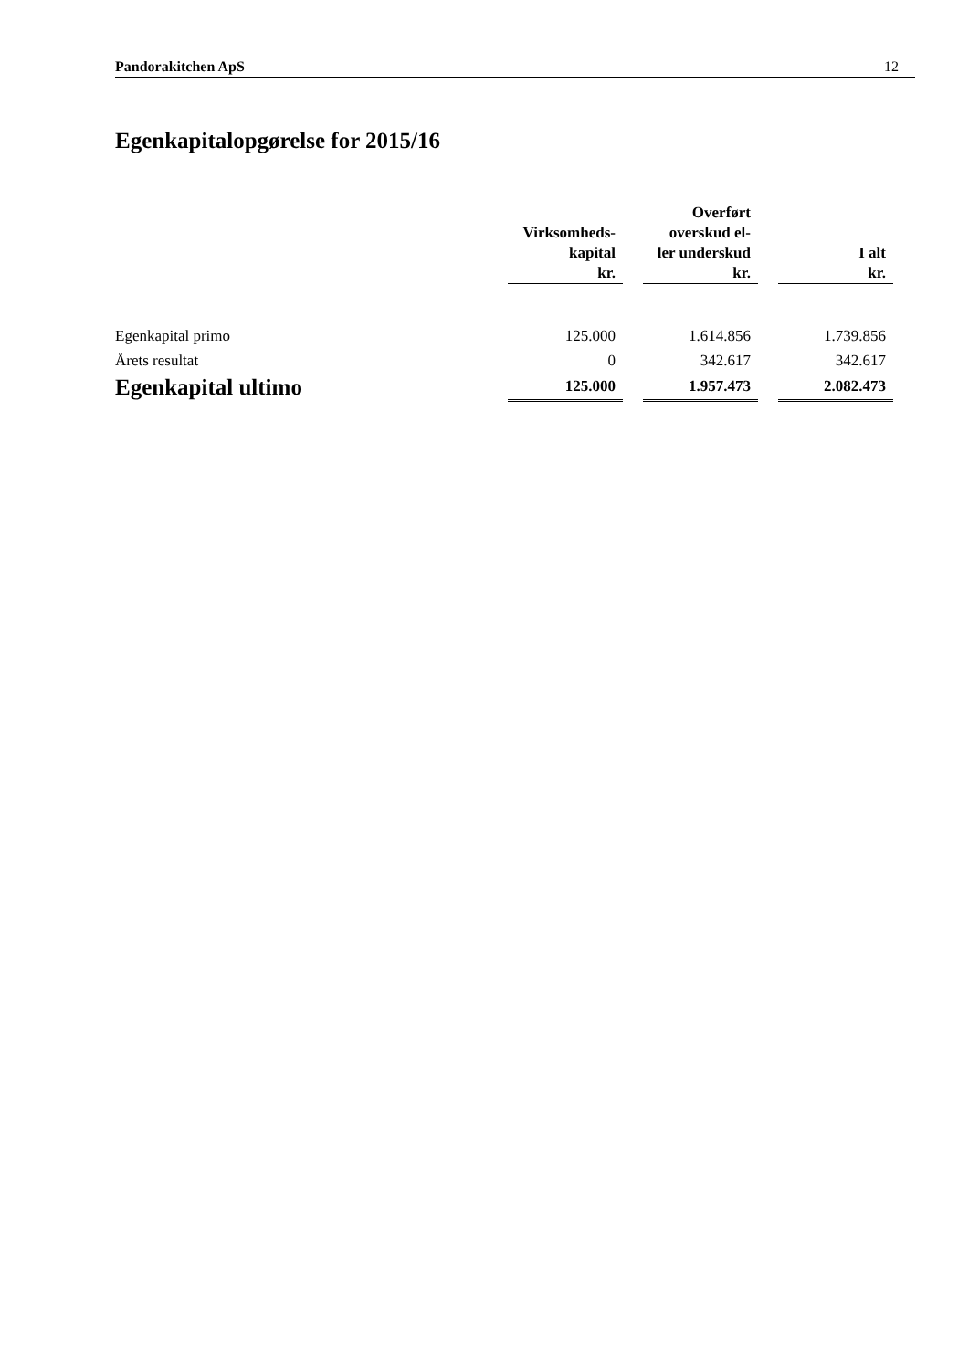Pandorakitchen ApS 12
Egenkapitalopgørelse for 2015/16
| | Virksomheds- kapital kr. | | Overført overskud el- ler underskud kr. | | I alt kr. |
| --- | --- | --- | --- | --- | --- |
| Egenkapital primo | 125.000 | | 1.614.856 | | 1.739.856 |
| Årets resultat | 0 | | 342.617 | | 342.617 |
| Egenkapital ultimo | 125.000 | | 1.957.473 | | 2.082.473 |